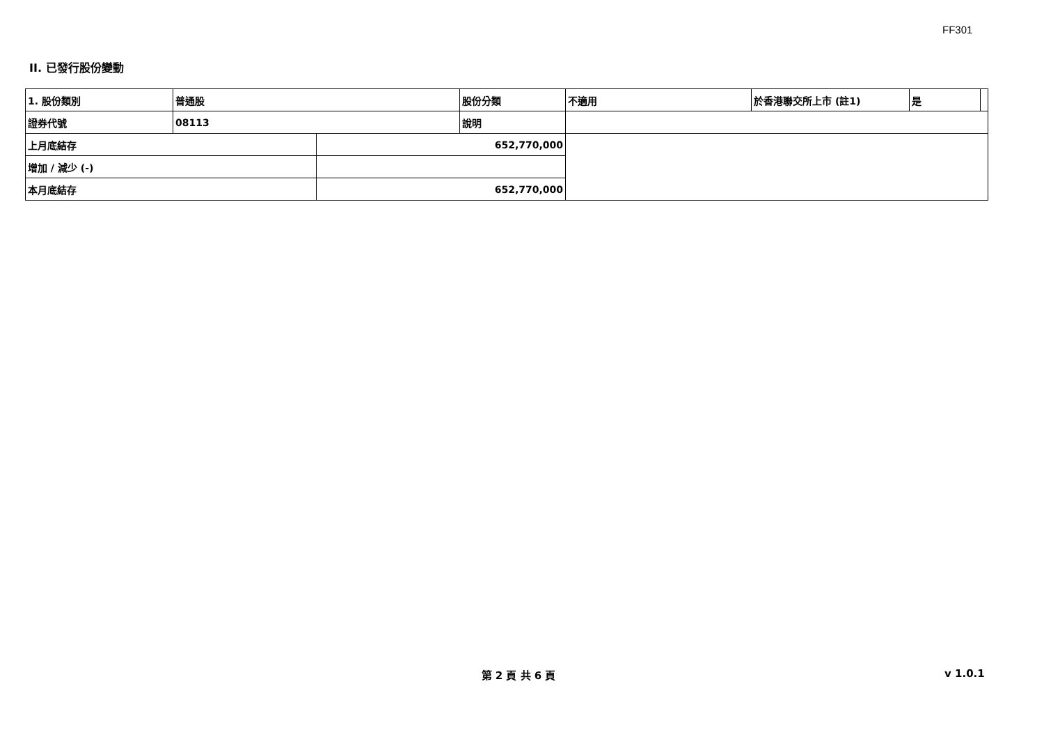FF301
II. 已發行股份變動
| 1. 股份類別 | 普通股 | | 股份分類 | 不適用 | 於香港聯交所上市 (註1) | 是 | |
| 證券代號 | 08113 | | 說明 | | | | |
| 上月底結存 | | 652,770,000 | | | | | |
| 增加 / 減少 (-) | | | | | | | |
| 本月底結存 | | 652,770,000 | | | | | |
第 2 頁 共 6 頁 v 1.0.1